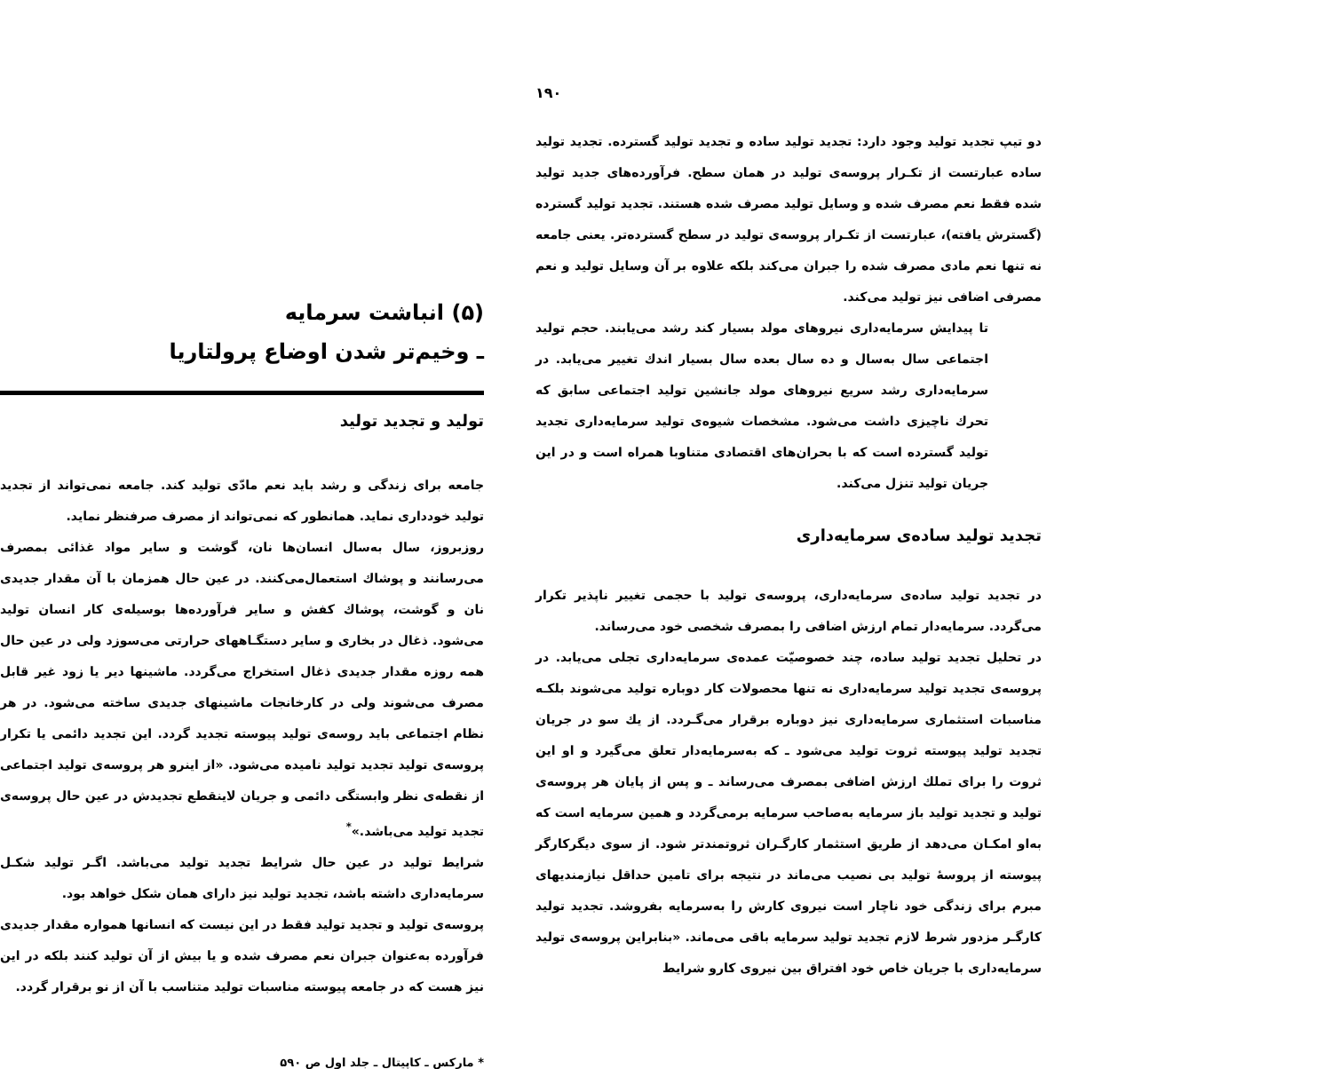(۵) انباشت سرمایه
ـ وخیم‌تر شدن اوضاع پرولتاریا
تولید و تجدید تولید
جامعه برای زندگی و رشد باید نعم مادّی تولید کند. جامعه نمی‌تواند از تجدید تولید خودداری نماید. همانطور که نمی‌تواند از مصرف صرفنظر نماید.
روزبروز، سال به‌سال انسان‌ها نان، گوشت و سایر مواد غذائی بمصرف می‌رسانند و پوشاك استعمال‌می‌کنند. در عین حال همزمان با آن مقدار جدیدی نان و گوشت، پوشاك کفش و سایر فرآورده‌ها بوسیله‌ی کار انسان تولید می‌شود. ذغال در بخاری و سایر دستگـاههای حرارتی می‌سوزد ولی در عین حال همه روزه مقدار جدیدی ذغال استخراج می‌گردد. ماشینها دیر یا زود غیر قابل مصرف می‌شوند ولی در کارخانجات ماشینهای جدیدی ساخته می‌شود. در هر نظام اجتماعی باید روسه‌ی تولید پیوسته تجدید گردد. این تجدید دائمی یا تکرار پروسه‌ی تولید تجدید تولید نامیده می‌شود. «از اینرو هر پروسه‌ی تولید اجتماعی از نقطه‌ی نظر وابستگی دائمی و جریان لاینقطع تجدیدش در عین حال پروسه‌ی تجدید تولید می‌باشد.»<sup>*</sup>
شرایط تولید در عین حال شرایط تجدید تولید می‌باشد. اگـر تولید شکـل سرمایه‌داری داشته باشد، تجدید تولید نیز دارای همان شکل خواهد بود.
پروسه‌ی تولید و تجدید تولید فقط در این نیست که انسانها همواره مقدار جدیدی فرآورده به‌عنوان جبران نعم مصرف شده و یا بیش از آن تولید کنند بلکه در این نیز هست که در جامعه پیوسته مناسبات تولید متناسب با آن از نو برقرار گردد.
* مارکس ـ کاپیتال ـ جلد اول ص ۵۹۰
۱۹۰
دو تیپ تجدید تولید وجود دارد: تجدید تولید ساده و تجدید تولید گسترده. تجدید تولید ساده عبارتست از تکـرار پروسه‌ی تولید در همان سطح. فرآورده‌های جدید تولید شده فقط نعم مصرف شده و وسایل تولید مصرف شده هستند. تجدید تولید گسترده (گسترش یافته)، عبارتست از تکـرار پروسه‌ی تولید در سطح گسترده‌تر. یعنی جامعه نه تنها نعم مادی مصرف شده را جبران می‌کند بلکه علاوه بر آن وسایل تولید و نعم مصرفی اضافی نیز تولید می‌کند.
تا پیدایش سرمایه‌داری نیروهای مولد بسیار کند رشد می‌یابند. حجم تولید اجتماعی سال به‌سال و ده سال بعده سال بسیار اندك تغییر می‌یابد. در سرمایه‌داری رشد سریع نیروهای مولد جانشین تولید اجتماعی سابق که تحرك ناچیزی داشت می‌شود. مشخصات شیوه‌ی تولید سرمایه‌داری تجدید تولید گسترده است که با بحران‌های اقتصادی متناوبا همراه است و در این جریان تولید تنزل می‌کند.
تجدید تولید ساده‌ی سرمایه‌داری
در تجدید تولید ساده‌ی سرمایه‌داری، پروسه‌ی تولید با حجمی تغییر ناپذیر تکرار می‌گردد. سرمایه‌دار تمام ارزش اضافی را بمصرف شخصی خود می‌رساند.
در تحلیل تجدید تولید ساده، چند خصوصیّت عمده‌ی سرمایه‌داری تجلی می‌یابد. در پروسه‌ی تجدید تولید سرمایه‌داری نه تنها محصولات کار دوباره تولید می‌شوند بلکـه مناسبات استثماری سرمایه‌داری نیز دوباره برقرار می‌گـردد. از یك سو در جریان تجدید تولید پیوسته ثروت تولید می‌شود ـ که به‌سرمایه‌دار تعلق می‌گیرد و او این ثروت را برای تملك ارزش اضافی بمصرف می‌رساند ـ و پس از پایان هر پروسه‌ی تولید و تجدید تولید باز سرمایه به‌صاحب سرمایه برمی‌گردد و همین سرمایه است که به‌او امکـان می‌دهد از طریق استثمار کارگـران ثروتمندتر شود. از سوی دیگرکارگر پیوسته از پروسهٔ تولید بی نصیب می‌ماند در نتیجه برای تامین حداقل نیازمندیهای مبرم برای زندگی خود ناچار است نیروی کارش را به‌سرمایه بفروشد. تجدید تولید کارگـر مزدور شرط لازم تجدید تولید سرمایه باقی می‌ماند. «بنابراین پروسه‌ی تولید سرمایه‌داری با جریان خاص خود افتراق بین نیروی کارو شرایط